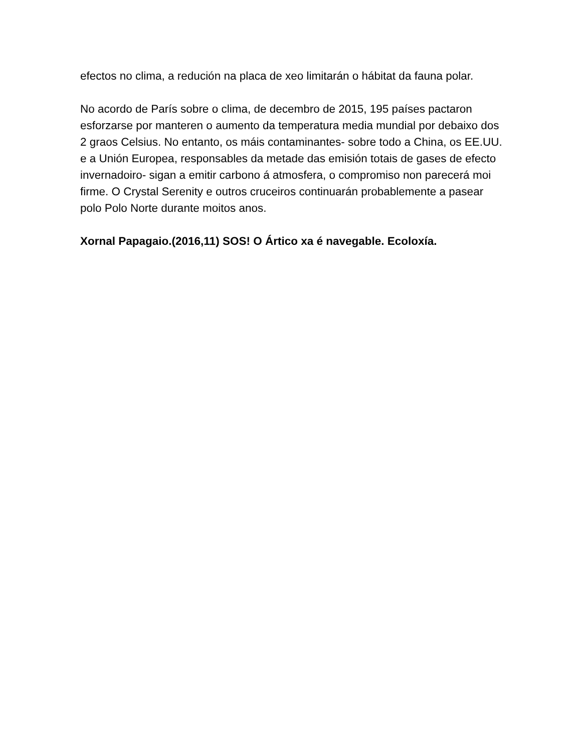efectos no clima, a redución na placa de xeo limitarán o hábitat da fauna polar.
No acordo de París sobre o clima, de decembro de 2015, 195 países pactaron esforzarse por manteren o aumento da temperatura media mundial por debaixo dos 2 graos Celsius. No entanto, os máis contaminantes- sobre todo a China, os EE.UU. e a Unión Europea, responsables da metade das emisión totais de gases de efecto invernadoiro- sigan a emitir carbono á atmosfera, o compromiso non parecerá moi firme. O Crystal Serenity e outros cruceiros continuarán probablemente a pasear polo Polo Norte durante moitos anos.
Xornal Papagaio.(2016,11) SOS! O Ártico xa é navegable. Ecoloxía.